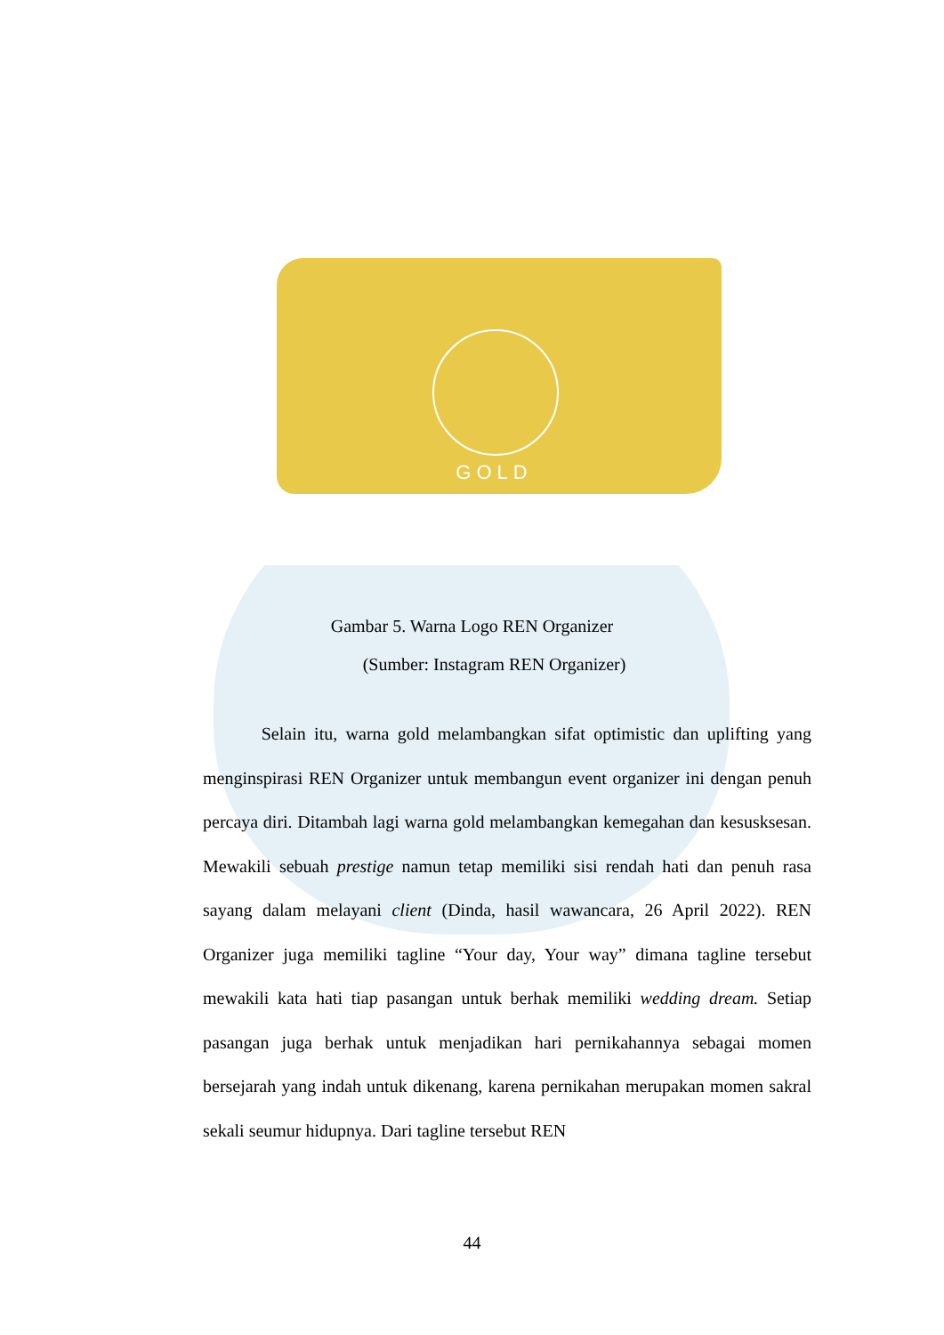GOLD
Gambar 5. Warna Logo REN Organizer
(Sumber: Instagram REN Organizer)
Selain itu, warna gold melambangkan sifat optimistic dan uplifting yang menginspirasi REN Organizer untuk membangun event organizer ini dengan penuh percaya diri. Ditambah lagi warna gold melambangkan kemegahan dan kesusksesan. Mewakili sebuah prestige namun tetap memiliki sisi rendah hati dan penuh rasa sayang dalam melayani client (Dinda, hasil wawancara, 26 April 2022). REN Organizer juga memiliki tagline “Your day, Your way” dimana tagline tersebut mewakili kata hati tiap pasangan untuk berhak memiliki wedding dream. Setiap pasangan juga berhak untuk menjadikan hari pernikahannya sebagai momen bersejarah yang indah untuk dikenang, karena pernikahan merupakan momen sakral sekali seumur hidupnya. Dari tagline tersebut REN
44